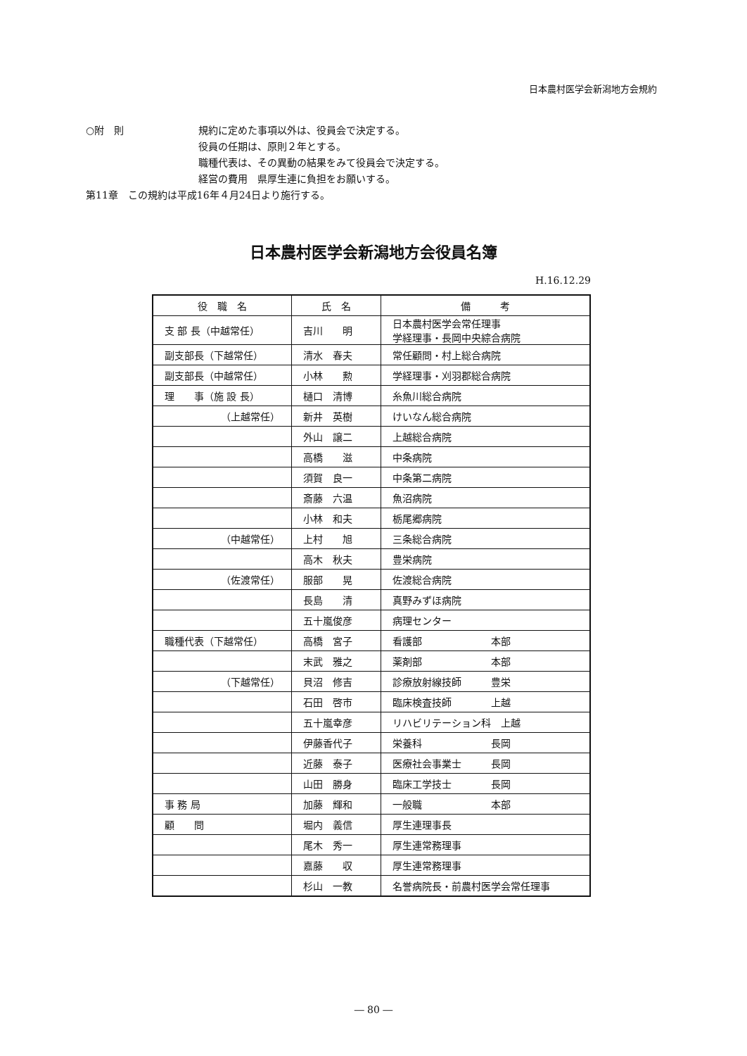日本農村医学会新潟地方会規約
○附　則 規約に定めた事項以外は、役員会で決定する。
役員の任期は、原則２年とする。
職種代表は、その異動の結果をみて役員会で決定する。
経営の費用　県厚生連に負担をお願いする。
第11章　この規約は平成16年４月24日より施行する。
日本農村医学会新潟地方会役員名簿
H.16.12.29
| 役 職 名 | 氏 名 | 備 考 |
| --- | --- | --- |
| 支 部 長（中越常任） | 吉川 明 | 日本農村医学会常任理事 学経理事・長岡中央綜合病院 |
| 副支部長（下越常任） | 清水 春夫 | 常任顧問・村上総合病院 |
| 副支部長（中越常任） | 小林 勲 | 学経理事・刈羽郡総合病院 |
| 理 事（施 設 長） | 樋口 清博 | 糸魚川総合病院 |
| （上越常任） | 新井 英樹 | けいなん総合病院 |
| | 外山 譲二 | 上越総合病院 |
| | 高橋 滋 | 中条病院 |
| | 須賀 良一 | 中条第二病院 |
| | 斎藤 六温 | 魚沼病院 |
| | 小林 和夫 | 栃尾郷病院 |
| （中越常任） | 上村 旭 | 三条総合病院 |
| | 高木 秋夫 | 豊栄病院 |
| （佐渡常任） | 服部 晃 | 佐渡総合病院 |
| | 長島 清 | 真野みずほ病院 |
| | 五十嵐俊彦 | 病理センター |
| 職種代表（下越常任） | 高橋 宮子 | 看護部 本部 |
| | 末武 雅之 | 薬剤部 本部 |
| （下越常任） | 貝沼 修吉 | 診療放射線技師 豊栄 |
| | 石田 啓市 | 臨床検査技師 上越 |
| | 五十嵐幸彦 | リハビリテーション科 上越 |
| | 伊藤香代子 | 栄養科 長岡 |
| | 近藤 泰子 | 医療社会事業士 長岡 |
| | 山田 勝身 | 臨床工学技士 長岡 |
| 事 務 局 | 加藤 輝和 | 一般職 本部 |
| 顧 問 | 堀内 義信 | 厚生連理事長 |
| | 尾木 秀一 | 厚生連常務理事 |
| | 嘉藤 収 | 厚生連常務理事 |
| | 杉山 一教 | 名誉病院長・前農村医学会常任理事 |
― 80 ―